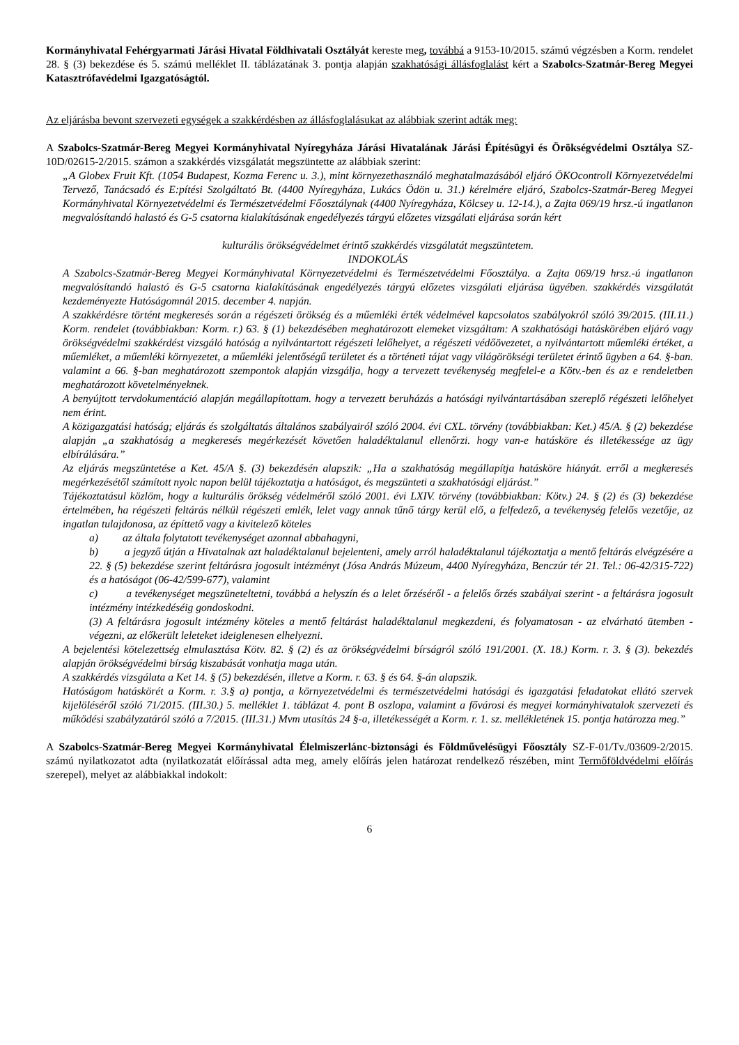Kormányhivatal Fehérgyarmati Járási Hivatal Földhivatali Osztályát kereste meg, továbbá a 9153-10/2015. számú végzésben a Korm. rendelet 28. § (3) bekezdése és 5. számú melléklet II. táblázatának 3. pontja alapján szakhatósági állásfoglalást kért a Szabolcs-Szatmár-Bereg Megyei Katasztrófavédelmi Igazgatóságtól.
Az eljárásba bevont szervezeti egységek a szakkérdésben az állásfoglalásukat az alábbiak szerint adták meg:
A Szabolcs-Szatmár-Bereg Megyei Kormányhivatal Nyíregyháza Járási Hivatalának Járási Építésügyi és Örökségvédelmi Osztálya SZ-10D/02615-2/2015. számon a szakkérdés vizsgálatát megszüntette az alábbiak szerint:
„A Globex Fruit Kft. (1054 Budapest, Kozma Ferenc u. 3.), mint környezethasználó meghatalmazásából eljáró ÖKOcontroll Környezetvédelmi Tervező, Tanácsadó és E:pítési Szolgáltató Bt. (4400 Nyíregyháza, Lukács Ödön u. 31.) kérelmére eljáró, Szabolcs-Szatmár-Bereg Megyei Kormányhivatal Környezetvédelmi és Természetvédelmi Főosztálynak (4400 Nyíregyháza, Kölcsey u. 12-14.), a Zajta 069/19 hrsz.-ú ingatlanon megvalósítandó halastó és G-5 csatorna kialakításának engedélyezés tárgyú előzetes vizsgálati eljárása során kért
kulturális örökségvédelmet érintő szakkérdés vizsgálatát megszüntetem.
INDOKOLÁS
A Szabolcs-Szatmár-Bereg Megyei Kormányhivatal Környezetvédelmi és Természetvédelmi Főosztálya. a Zajta 069/19 hrsz.-ú ingatlanon megvalósítandó halastó és G-5 csatorna kialakításának engedélyezés tárgyú előzetes vizsgálati eljárása ügyében. szakkérdés vizsgálatát kezdeményezte Hatóságomnál 2015. december 4. napján.
A szakkérdésre történt megkeresés során a régészeti örökség és a műemléki érték védelmével kapcsolatos szabályokról szóló 39/2015. (III.11.) Korm. rendelet (továbbiakban: Korm. r.) 63. § (1) bekezdésében meghatározott elemeket vizsgáltam: A szakhatósági hatáskörében eljáró vagy örökségvédelmi szakkérdést vizsgáló hatóság a nyilvántartott régészeti lelőhelyet, a régészeti védőövezetet, a nyilvántartott műemléki értéket, a műemléket, a műemléki környezetet, a műemléki jelentőségű területet és a történeti tájat vagy világörökségi területet érintő ügyben a 64. §-ban. valamint a 66. §-ban meghatározott szempontok alapján vizsgálja, hogy a tervezett tevékenység megfelel-e a Kötv.-ben és az e rendeletben meghatározott követelményeknek.
A benyújtott tervdokumentáció alapján megállapítottam. hogy a tervezett beruházás a hatósági nyilvántartásában szereplő régészeti lelőhelyet nem érint.
A közigazgatási hatóság; eljárás és szolgáltatás általános szabályairól szóló 2004. évi CXL. törvény (továbbiakban: Ket.) 45/A. § (2) bekezdése alapján „a szakhatóság a megkeresés megérkezését követően haladéktalanul ellenőrzi. hogy van-e hatásköre és illetékessége az ügy elbírálására.”
Az eljárás megszüntetése a Ket. 45/A §. (3) bekezdésén alapszik: „Ha a szakhatóság megállapítja hatásköre hiányát. erről a megkeresés megérkezésétől számított nyolc napon belül tájékoztatja a hatóságot, és megszünteti a szakhatósági eljárást.”
Tájékoztatásul közlöm, hogy a kulturális örökség védelméről szóló 2001. évi LXIV. törvény (továbbiakban: Kötv.) 24. § (2) és (3) bekezdése értelmében, ha régészeti feltárás nélkül régészeti emlék, lelet vagy annak tűnő tárgy kerül elő, a felfedező, a tevékenység felelős vezetője, az ingatlan tulajdonosa, az építtető vagy a kivitelező köteles
a) az általa folytatott tevékenységet azonnal abbahagyni,
b) a jegyző útján a Hivatalnak azt haladéktalanul bejelenteni, amely arról haladéktalanul tájékoztatja a mentő feltárás elvégzésére a 22. § (5) bekezdése szerint feltárásra jogosult intézményt (Jósa András Múzeum, 4400 Nyíregyháza, Benczúr tér 21. Tel.: 06-42/315-722) és a hatóságot (06-42/599-677), valamint
c) a tevékenységet megszüneteltetni, továbbá a helyszín és a lelet őrzéséről - a felelős őrzés szabályai szerint - a feltárásra jogosult intézmény intézkedéséig gondoskodni.
(3) A feltárásra jogosult intézmény köteles a mentő feltárást haladéktalanul megkezdeni, és folyamatosan - az elvárható ütemben - végezni, az előkerült leleteket ideiglenesen elhelyezni.
A bejelentési kötelezettség elmulasztása Kötv. 82. § (2) és az örökségvédelmi bírságról szóló 191/2001. (X. 18.) Korm. r. 3. § (3). bekezdés alapján örökségvédelmi bírság kiszabását vonhatja maga után.
A szakkérdés vizsgálata a Ket 14. § (5) bekezdésén, illetve a Korm. r. 63. § és 64. §-án alapszik.
Hatóságom hatáskörét a Korm. r. 3.§ a) pontja, a környezetvédelmi és természetvédelmi hatósági és igazgatási feladatokat ellátó szervek kijelöléséről szóló 71/2015. (III.30.) 5. melléklet 1. táblázat 4. pont B oszlopa, valamint a fővárosi és megyei kormányhivatalok szervezeti és működési szabályzatáról szóló a 7/2015. (III.31.) Mvm utasítás 24 §-a, illetékességét a Korm. r. 1. sz. mellékletének 15. pontja határozza meg.”
A Szabolcs-Szatmár-Bereg Megyei Kormányhivatal Élelmiszerlánc-biztonsági és Földművelésügyi Főosztály SZ-F-01/Tv./03609-2/2015. számú nyilatkozatot adta (nyilatkozatát előírással adta meg, amely előírás jelen határozat rendelkező részében, mint Termőföldvédelmi előírás szerepel), melyet az alábbiakkal indokolt:
6